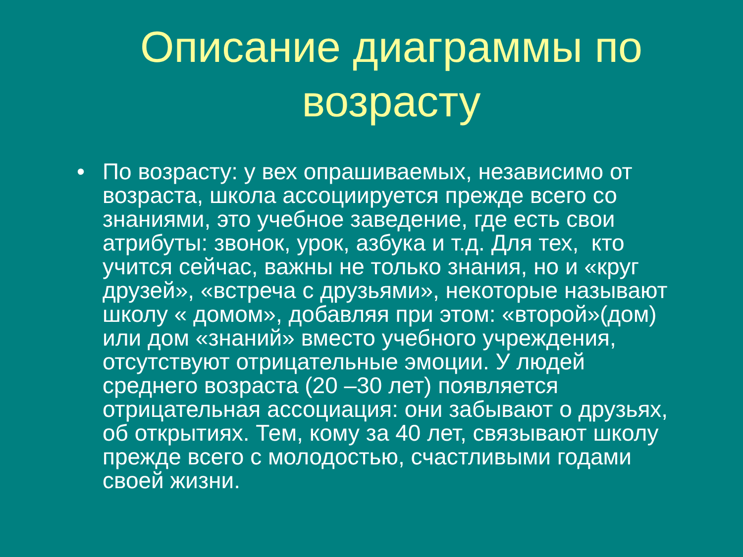Описание диаграммы по возрасту
• По возрасту: у вех опрашиваемых, независимо от возраста, школа ассоциируется прежде всего со знаниями, это учебное заведение, где есть свои атрибуты: звонок, урок, азбука и т.д. Для тех, кто учится сейчас, важны не только знания, но и «круг друзей», «встреча с друзьями», некоторые называют школу « домом», добавляя при этом: «второй»(дом) или дом «знаний» вместо учебного учреждения, отсутствуют отрицательные эмоции. У людей среднего возраста (20 –30 лет) появляется отрицательная ассоциация: они забывают о друзьях, об открытиях. Тем, кому за 40 лет, связывают школу прежде всего с молодостью, счастливыми годами своей жизни.